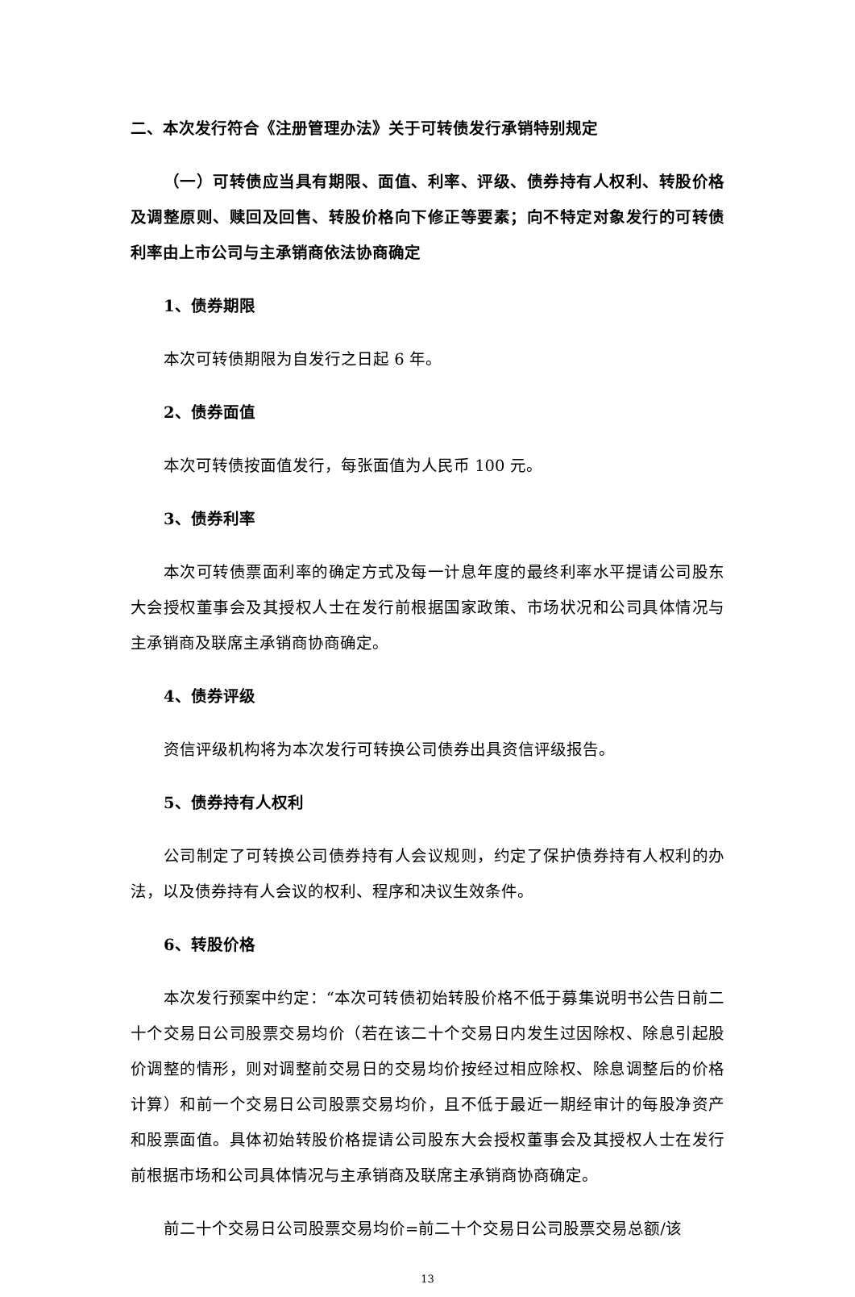二、本次发行符合《注册管理办法》关于可转债发行承销特别规定
（一）可转债应当具有期限、面值、利率、评级、债券持有人权利、转股价格及调整原则、赎回及回售、转股价格向下修正等要素；向不特定对象发行的可转债利率由上市公司与主承销商依法协商确定
1、债券期限
本次可转债期限为自发行之日起 6 年。
2、债券面值
本次可转债按面值发行，每张面值为人民币 100 元。
3、债券利率
本次可转债票面利率的确定方式及每一计息年度的最终利率水平提请公司股东大会授权董事会及其授权人士在发行前根据国家政策、市场状况和公司具体情况与主承销商及联席主承销商协商确定。
4、债券评级
资信评级机构将为本次发行可转换公司债券出具资信评级报告。
5、债券持有人权利
公司制定了可转换公司债券持有人会议规则，约定了保护债券持有人权利的办法，以及债券持有人会议的权利、程序和决议生效条件。
6、转股价格
本次发行预案中约定：“本次可转债初始转股价格不低于募集说明书公告日前二十个交易日公司股票交易均价（若在该二十个交易日内发生过因除权、除息引起股价调整的情形，则对调整前交易日的交易均价按经过相应除权、除息调整后的价格计算）和前一个交易日公司股票交易均价，且不低于最近一期经审计的每股净资产和股票面值。具体初始转股价格提请公司股东大会授权董事会及其授权人士在发行前根据市场和公司具体情况与主承销商及联席主承销商协商确定。
前二十个交易日公司股票交易均价=前二十个交易日公司股票交易总额/该
13